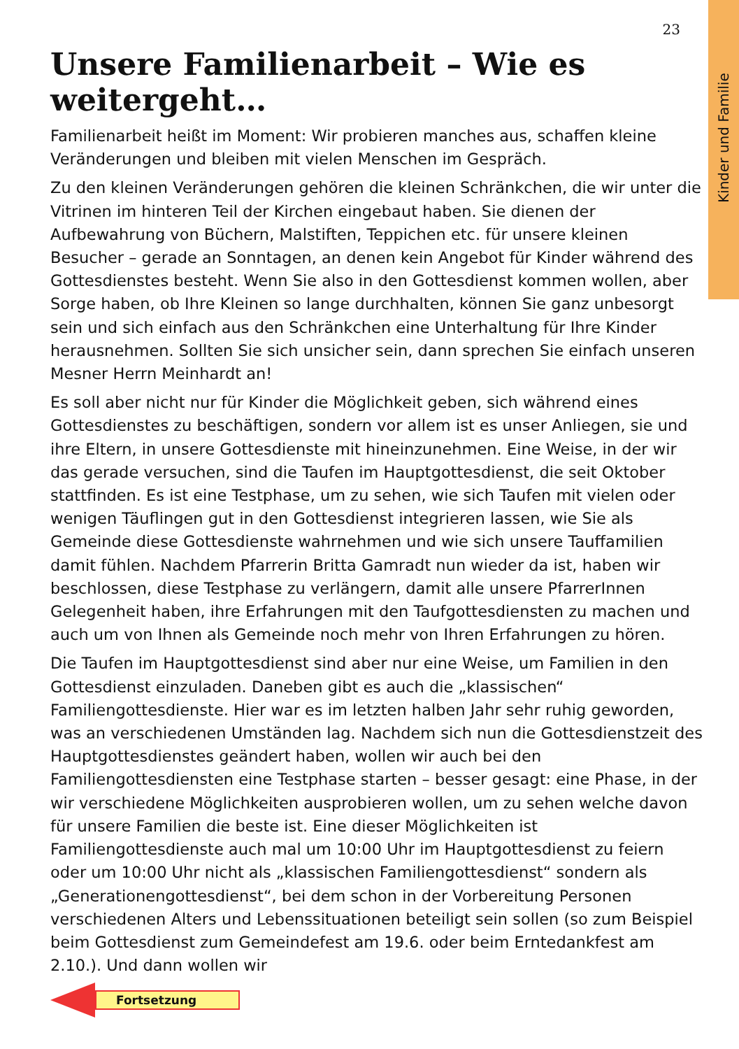Kinder und Familie
23
Unsere Familienarbeit – Wie es weitergeht…
Familienarbeit heißt im Moment: Wir probieren manches aus, schaffen kleine Veränderungen und bleiben mit vielen Menschen im Gespräch.
Zu den kleinen Veränderungen gehören die kleinen Schränkchen, die wir unter die Vitrinen im hinteren Teil der Kirchen eingebaut haben. Sie dienen der Aufbewahrung von Büchern, Malstiften, Teppichen etc. für unsere kleinen Besucher – gerade an Sonntagen, an denen kein Angebot für Kinder während des Gottesdienstes besteht. Wenn Sie also in den Gottesdienst kommen wollen, aber Sorge haben, ob Ihre Kleinen so lange durchhalten, können Sie ganz unbesorgt sein und sich einfach aus den Schränkchen eine Unterhaltung für Ihre Kinder herausnehmen. Sollten Sie sich unsicher sein, dann sprechen Sie einfach unseren Mesner Herrn Meinhardt an!
Es soll aber nicht nur für Kinder die Möglichkeit geben, sich während eines Gottesdienstes zu beschäftigen, sondern vor allem ist es unser Anliegen, sie und ihre Eltern, in unsere Gottesdienste mit hineinzunehmen. Eine Weise, in der wir das gerade versuchen, sind die Taufen im Hauptgottesdienst, die seit Oktober stattfinden. Es ist eine Testphase, um zu sehen, wie sich Taufen mit vielen oder wenigen Täuflingen gut in den Gottesdienst integrieren lassen, wie Sie als Gemeinde diese Gottesdienste wahrnehmen und wie sich unsere Tauffamilien damit fühlen. Nachdem Pfarrerin Britta Gamradt nun wieder da ist, haben wir beschlossen, diese Testphase zu verlängern, damit alle unsere PfarrerInnen Gelegenheit haben, ihre Erfahrungen mit den Taufgottesdiensten zu machen und auch um von Ihnen als Gemeinde noch mehr von Ihren Erfahrungen zu hören.
Die Taufen im Hauptgottesdienst sind aber nur eine Weise, um Familien in den Gottesdienst einzuladen. Daneben gibt es auch die „klassischen“ Familiengottesdienste. Hier war es im letzten halben Jahr sehr ruhig geworden, was an verschiedenen Umständen lag. Nachdem sich nun die Gottesdienstzeit des Hauptgottesdienstes geändert haben, wollen wir auch bei den Familiengottesdiensten eine Testphase starten – besser gesagt: eine Phase, in der wir verschiedene Möglichkeiten ausprobieren wollen, um zu sehen welche davon für unsere Familien die beste ist. Eine dieser Möglichkeiten ist Familiengottesdienste auch mal um 10:00 Uhr im Hauptgottesdienst zu feiern oder um 10:00 Uhr nicht als „klassischen Familiengottesdienst“ sondern als „Generationengottesdienst“, bei dem schon in der Vorbereitung Personen verschiedenen Alters und Lebenssituationen beteiligt sein sollen (so zum Beispiel beim Gottesdienst zum Gemeindefest am 19.6. oder beim Erntedankfest am 2.10.). Und dann wollen wir
Fortsetzung